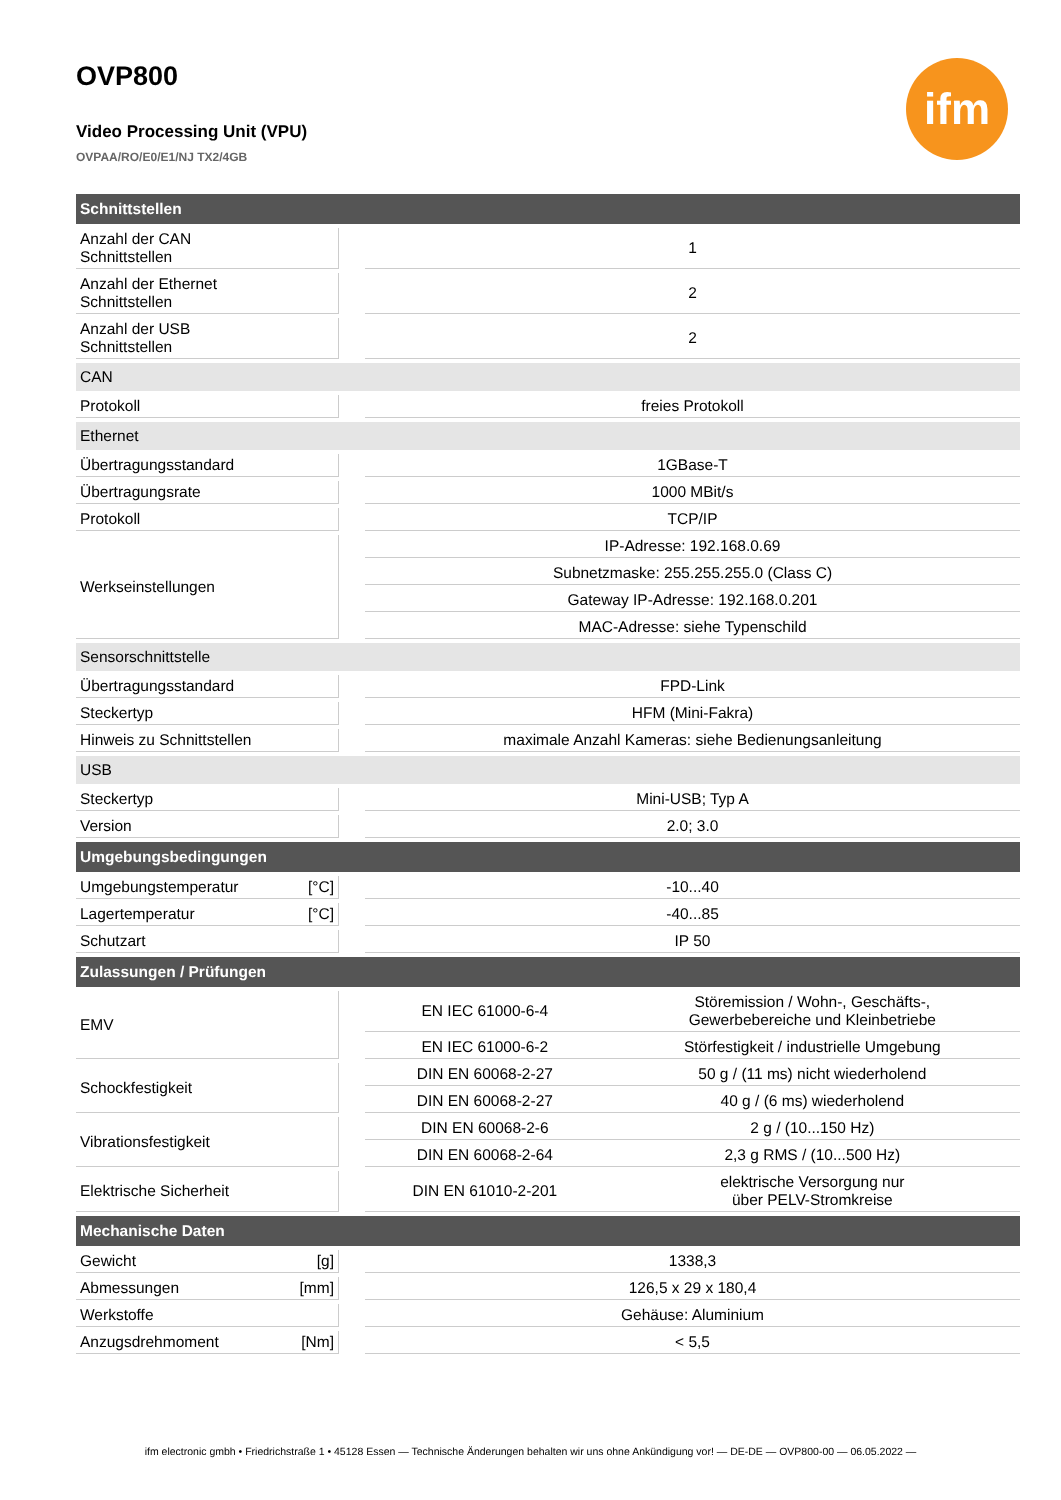ifm
OVP800
Video Processing Unit (VPU)
OVPAA/RO/E0/E1/NJ TX2/4GB
| Schnittstellen | | | |
| Anzahl der CAN Schnittstellen | | 1 | |
| Anzahl der Ethernet Schnittstellen | | 2 | |
| Anzahl der USB Schnittstellen | | 2 | |
| CAN | | | |
| Protokoll | | freies Protokoll | |
| Ethernet | | | |
| Übertragungsstandard | | 1GBase-T | |
| Übertragungsrate | | 1000 MBit/s | |
| Protokoll | | TCP/IP | |
| Werkseinstellungen | | IP-Adresse: 192.168.0.69 | |
| | | Subnetzmaske: 255.255.255.0 (Class C) | |
| | | Gateway IP-Adresse: 192.168.0.201 | |
| | | MAC-Adresse: siehe Typenschild | |
| Sensorschnittstelle | | | |
| Übertragungsstandard | | FPD-Link | |
| Steckertyp | | HFM (Mini-Fakra) | |
| Hinweis zu Schnittstellen | | maximale Anzahl Kameras: siehe Bedienungsanleitung | |
| USB | | | |
| Steckertyp | | Mini-USB; Typ A | |
| Version | | 2.0; 3.0 | |
| Umgebungsbedingungen | | | |
| Umgebungstemperatur [°C] | | -10...40 | |
| Lagertemperatur [°C] | | -40...85 | |
| Schutzart | | IP 50 | |
| Zulassungen / Prüfungen | | | |
| EMV | | EN IEC 61000-6-4 | Störemission / Wohn-, Geschäfts-, Gewerbebereiche und Kleinbetriebe |
| | | EN IEC 61000-6-2 | Störfestigkeit / industrielle Umgebung |
| Schockfestigkeit | | DIN EN 60068-2-27 | 50 g / (11 ms) nicht wiederholend |
| | | DIN EN 60068-2-27 | 40 g / (6 ms) wiederholend |
| Vibrationsfestigkeit | | DIN EN 60068-2-6 | 2 g / (10...150 Hz) |
| | | DIN EN 60068-2-64 | 2,3 g RMS / (10...500 Hz) |
| Elektrische Sicherheit | | DIN EN 61010-2-201 | elektrische Versorgung nur über PELV-Stromkreise |
| Mechanische Daten | | | |
| Gewicht [g] | | 1338,3 | |
| Abmessungen [mm] | | 126,5 x 29 x 180,4 | |
| Werkstoffe | | Gehäuse: Aluminium | |
| Anzugsdrehmoment [Nm] | | < 5,5 | |
ifm electronic gmbh • Friedrichstraße 1 • 45128 Essen — Technische Änderungen behalten wir uns ohne Ankündigung vor! — DE-DE — OVP800-00 — 06.05.2022 —